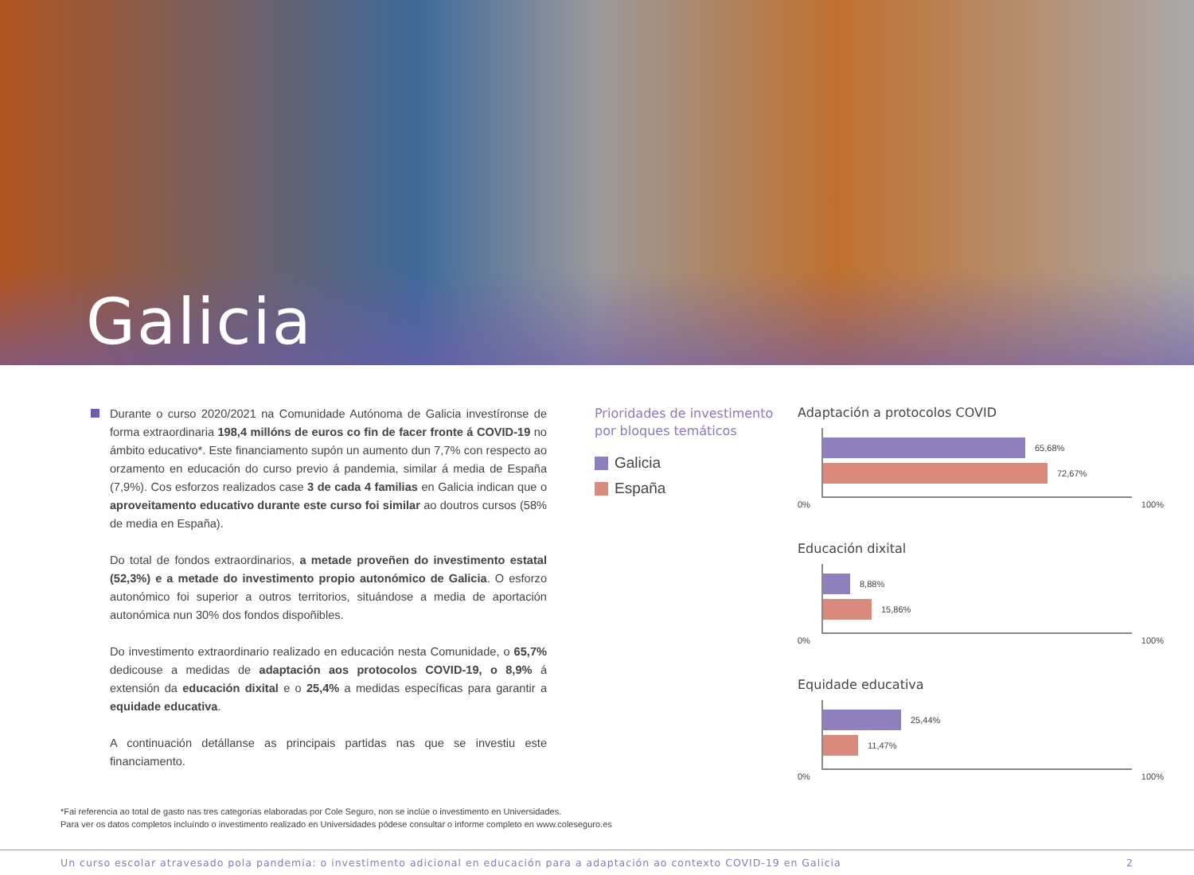Galicia
Durante o curso 2020/2021 na Comunidade Autónoma de Galicia investíronse de forma extraordinaria 198,4 millóns de euros co fin de facer fronte á COVID-19 no ámbito educativo*. Este financiamento supón un aumento dun 7,7% con respecto ao orzamento en educación do curso previo á pandemia, similar á media de España (7,9%). Cos esforzos realizados case 3 de cada 4 familias en Galicia indican que o aproveitamento educativo durante este curso foi similar ao doutros cursos (58% de media en España).
Do total de fondos extraordinarios, a metade proveñen do investimento estatal (52,3%) e a metade do investimento propio autonómico de Galicia. O esforzo autonómico foi superior a outros territorios, situándose a media de aportación autonómica nun 30% dos fondos dispoñibles.
Do investimento extraordinario realizado en educación nesta Comunidade, o 65,7% dedicouse a medidas de adaptación aos protocolos COVID-19, o 8,9% á extensión da educación dixital e o 25,4% a medidas específicas para garantir a equidade educativa.
A continuación detállanse as principais partidas nas que se investiu este financiamento.
Prioridades de investimento por bloques temáticos
Galicia
España
Adaptación a protocolos COVID
65,68%
72,67%
0% 100%
Educación dixital
8,88%
15,86%
0% 100%
Equidade educativa
25,44%
11,47%
0% 100%
*Fai referencia ao total de gasto nas tres categorías elaboradas por Cole Seguro, non se inclúe o investimento en Universidades.
Para ver os datos completos incluíndo o investimento realizado en Universidades pódese consultar o informe completo en www.coleseguro.es
Un curso escolar atravesado pola pandemia: o investimento adicional en educación para a adaptación ao contexto COVID-19 en Galicia 2